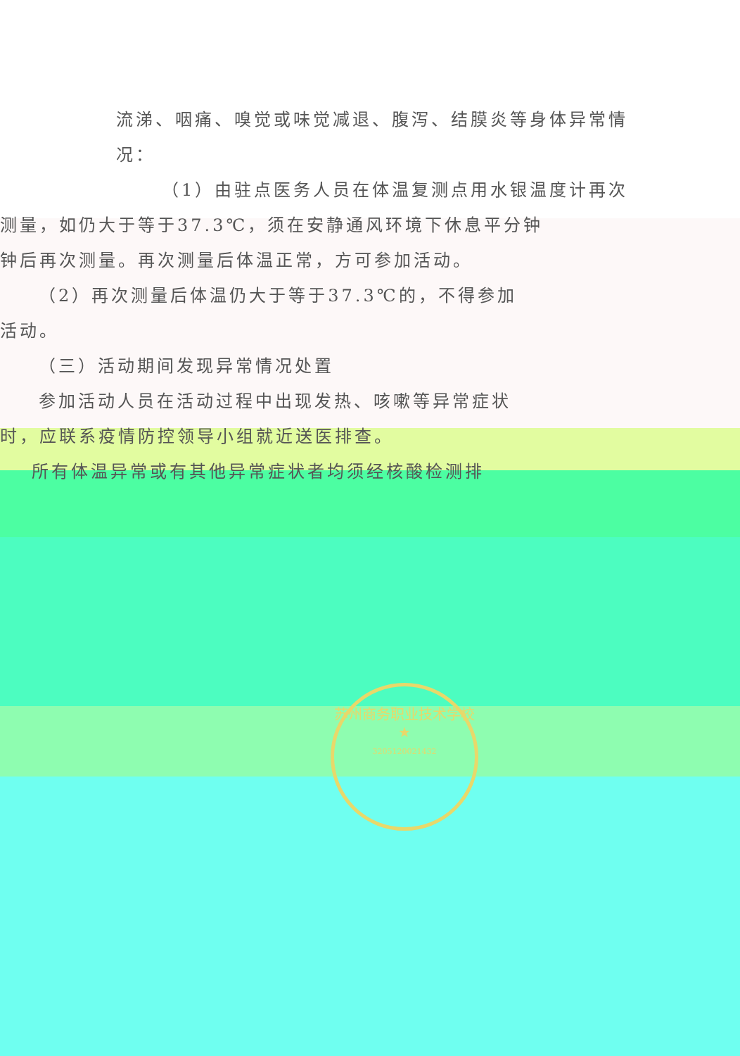流涕、咽痛、嗅觉或味觉减退、腹泻、结膜炎等身体异常情
况：
（1）由驻点医务人员在体温复测点用水银温度计再次
测量，如仍大于等于37.3℃，须在安静通风环境下休息平分钟
钟后再次测量。再次测量后体温正常，方可参加活动。
（2）再次测量后体温仍大于等于37.3℃的，不得参加
活动。
（三）活动期间发现异常情况处置
参加活动人员在活动过程中出现发热、咳嗽等异常症状
时，应联系疫情防控领导小组就近送医排查。
所有体温异常或有其他异常症状者均须经核酸检测排
苏州商务职业技术学校
★
3205120021432